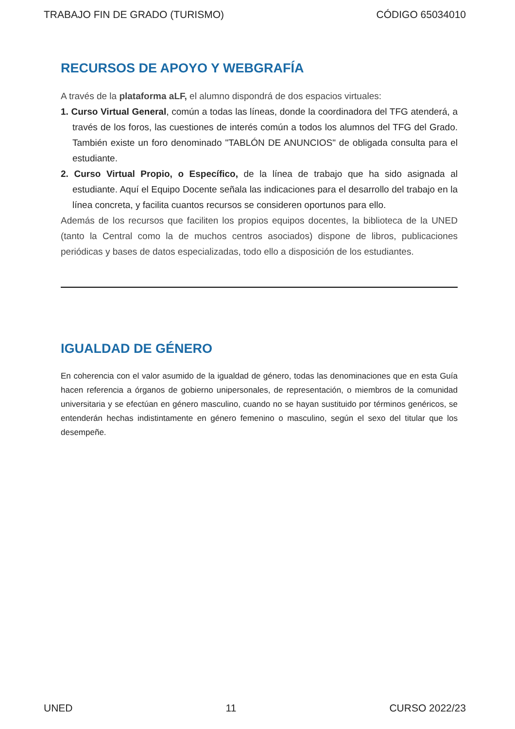TRABAJO FIN DE GRADO (TURISMO) CÓDIGO 65034010
RECURSOS DE APOYO Y WEBGRAFÍA
A través de la plataforma aLF, el alumno dispondrá de dos espacios virtuales:
1. Curso Virtual General, común a todas las líneas, donde la coordinadora del TFG atenderá, a través de los foros, las cuestiones de interés común a todos los alumnos del TFG del Grado. También existe un foro denominado "TABLÓN DE ANUNCIOS" de obligada consulta para el estudiante.
2. Curso Virtual Propio, o Específico, de la línea de trabajo que ha sido asignada al estudiante. Aquí el Equipo Docente señala las indicaciones para el desarrollo del trabajo en la línea concreta, y facilita cuantos recursos se consideren oportunos para ello.
Además de los recursos que faciliten los propios equipos docentes, la biblioteca de la UNED (tanto la Central como la de muchos centros asociados) dispone de libros, publicaciones periódicas y bases de datos especializadas, todo ello a disposición de los estudiantes.
IGUALDAD DE GÉNERO
En coherencia con el valor asumido de la igualdad de género, todas las denominaciones que en esta Guía hacen referencia a órganos de gobierno unipersonales, de representación, o miembros de la comunidad universitaria y se efectúan en género masculino, cuando no se hayan sustituido por términos genéricos, se entenderán hechas indistintamente en género femenino o masculino, según el sexo del titular que los desempeñe.
UNED 11 CURSO 2022/23